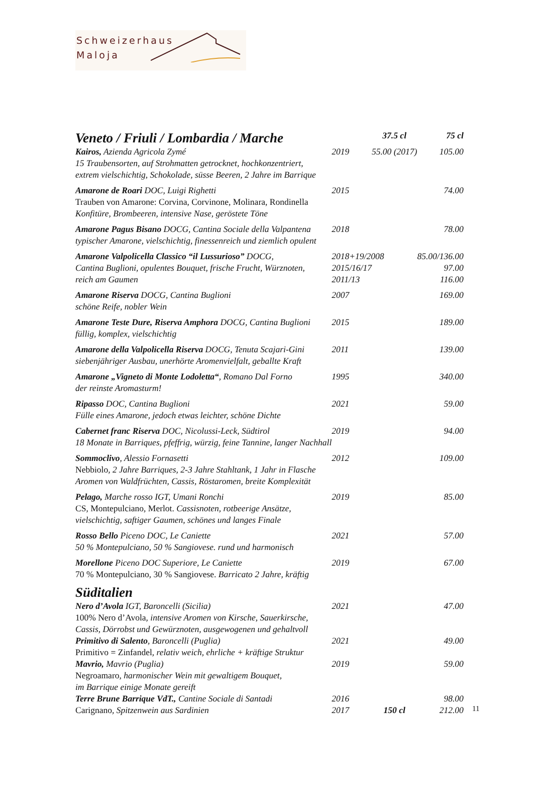Schweizerhaus
Maloja
| Veneto / Friuli / Lombardia / Marche | | 37.5 cl | 75 cl |
| Kairos, Azienda Agricola Zymé | 2019 | 55.00 (2017) | 105.00 |
| 15 Traubensorten, auf Strohmatten getrocknet, hochkonzentriert, extrem vielschichtig, Schokolade, süsse Beeren, 2 Jahre im Barrique | | | |
| Amarone de Roari DOC, Luigi Righetti | 2015 | | 74.00 |
| Trauben von Amarone: Corvina, Corvinone, Molinara, Rondinella Konfitüre, Brombeeren, intensive Nase, geröstete Töne | | | |
| Amarone Pagus Bisano DOCG, Cantina Sociale della Valpantena | 2018 | | 78.00 |
| typischer Amarone, vielschichtig, finessenreich und ziemlich opulent | | | |
| Amarone Valpolicella Classico “il Lussurioso” DOCG, | 2018+19/2008 | | 85.00/136.00 |
| Cantina Buglioni, opulentes Bouquet, frische Frucht, Würznoten, | 2015/16/17 | | 97.00 |
| reich am Gaumen | 2011/13 | | 116.00 |
| Amarone Riserva DOCG, Cantina Buglioni | 2007 | | 169.00 |
| schöne Reife, nobler Wein | | | |
| Amarone Teste Dure, Riserva Amphora DOCG, Cantina Buglioni | 2015 | | 189.00 |
| füllig, komplex, vielschichtig | | | |
| Amarone della Valpolicella Riserva DOCG, Tenuta Scajari-Gini | 2011 | | 139.00 |
| siebenjähriger Ausbau, unerhörte Aromenvielfalt, geballte Kraft | | | |
| Amarone „Vigneto di Monte Lodoletta“ , Romano Dal Forno | 1995 | | 340.00 |
| der reinste Aromasturm! | | | |
| Ripasso DOC, Cantina Buglioni | 2021 | | 59.00 |
| Fülle eines Amarone, jedoch etwas leichter, schöne Dichte | | | |
| Cabernet franc Riserva DOC, Nicolussi-Leck, Südtirol | 2019 | | 94.00 |
| 18 Monate in Barriques, pfeffrig, würzig, feine Tannine, langer Nachhall | | | |
| Sommoclivo , Alessio Fornasetti | 2012 | | 109.00 |
| Nebbiolo , 2 Jahre Barriques, 2-3 Jahre Stahltank, 1 Jahr in Flasche Aromen von Waldfrüchten, Cassis, Röstaromen, breite Komplexität | | | |
| Pelago, Marche rosso IGT, Umani Ronchi | 2019 | | 85.00 |
| CS, Montepulciano, Merlot. Cassisnoten, rotbeerige Ansätze, vielschichtig, saftiger Gaumen, schönes und langes Finale | | | |
| Rosso Bello Piceno DOC, Le Caniette | 2021 | | 57.00 |
| 50 % Montepulciano, 50 % Sangiovese. rund und harmonisch | | | |
| Morellone Piceno DOC Superiore, Le Caniette | 2019 | | 67.00 |
| 70 % Montepulciano, 30 % Sangiovese. Barricato 2 Jahre, kräftig | | | |
| Süditalien | | | |
| Nero d’Avola IGT, Baroncelli (Sicilia) | 2021 | | 47.00 |
| 100% Nero d’Avola , intensive Aromen von Kirsche, Sauerkirsche, Cassis, Dörrobst und Gewürznoten, ausgewogenen und gehaltvoll | | | |
| Primitivo di Salento , Baroncelli (Puglia) | 2021 | | 49.00 |
| Primitivo = Zinfandel , relativ weich, ehrliche + kräftige Struktur | | | |
| Mavrio, Mavrio (Puglia) | 2019 | | 59.00 |
| Negroamaro , harmonischer Wein mit gewaltigem Bouquet, im Barrique einige Monate gereift | | | |
| Terre Brune Barrique VdT., Cantine Sociale di Santadi | 2016 | | 98.00 |
| Carignano , Spitzenwein aus Sardinien | 2017 | 150 cl | 212.00 |
11